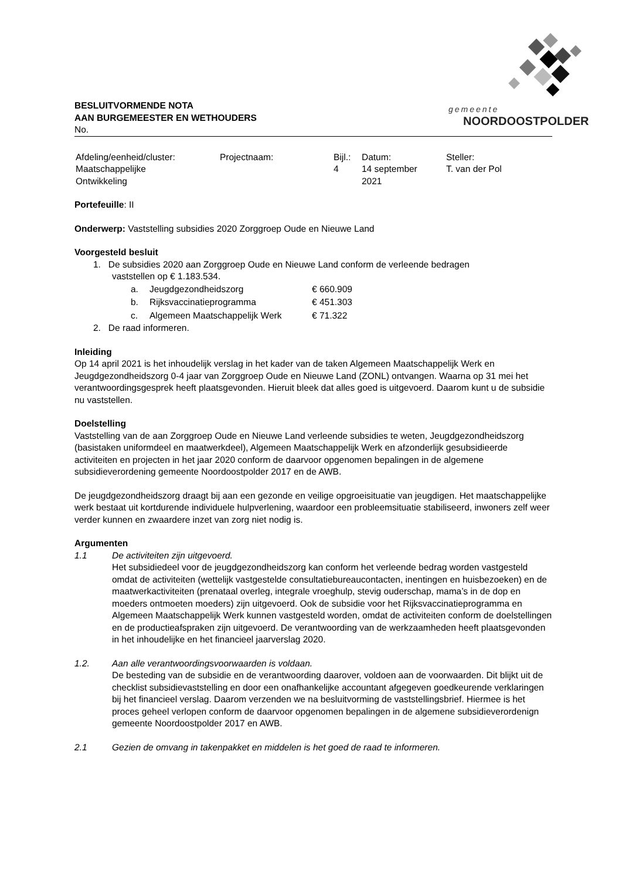gemeente
NOORDOOSTPOLDER
BESLUITVORMENDE NOTA
AAN BURGEMEESTER EN WETHOUDERS
No.
| Afdeling/eenheid/cluster: Maatschappelijke Ontwikkeling | Projectnaam: | Bijl.: 4 | Datum: 14 september 2021 | Steller: T. van der Pol |
Portefeuille: II
Onderwerp: Vaststelling subsidies 2020 Zorggroep Oude en Nieuwe Land
Voorgesteld besluit
1. De subsidies 2020 aan Zorggroep Oude en Nieuwe Land conform de verleende bedragen
vaststellen op € 1.183.534.
| a. | Jeugdgezondheidszorg | € 660.909 |
| b. | Rijksvaccinatieprogramma | € 451.303 |
| c. | Algemeen Maatschappelijk Werk | € 71.322 |
2. De raad informeren.
Inleiding
Op 14 april 2021 is het inhoudelijk verslag in het kader van de taken Algemeen Maatschappelijk Werk en Jeugdgezondheidszorg 0-4 jaar van Zorggroep Oude en Nieuwe Land (ZONL) ontvangen. Waarna op 31 mei het verantwoordingsgesprek heeft plaatsgevonden. Hieruit bleek dat alles goed is uitgevoerd. Daarom kunt u de subsidie nu vaststellen.
Doelstelling
Vaststelling van de aan Zorggroep Oude en Nieuwe Land verleende subsidies te weten, Jeugdgezondheidszorg (basistaken uniformdeel en maatwerkdeel), Algemeen Maatschappelijk Werk en afzonderlijk gesubsidieerde activiteiten en projecten in het jaar 2020 conform de daarvoor opgenomen bepalingen in de algemene subsidieverordening gemeente Noordoostpolder 2017 en de AWB.
De jeugdgezondheidszorg draagt bij aan een gezonde en veilige opgroeisituatie van jeugdigen. Het maatschappelijke werk bestaat uit kortdurende individuele hulpverlening, waardoor een probleemsituatie stabiliseerd, inwoners zelf weer verder kunnen en zwaardere inzet van zorg niet nodig is.
Argumenten
1.1 De activiteiten zijn uitgevoerd.
Het subsidiedeel voor de jeugdgezondheidszorg kan conform het verleende bedrag worden vastgesteld omdat de activiteiten (wettelijk vastgestelde consultatiebureaucontacten, inentingen en huisbezoeken) en de maatwerkactiviteiten (prenataal overleg, integrale vroeghulp, stevig ouderschap, mama’s in de dop en moeders ontmoeten moeders) zijn uitgevoerd. Ook de subsidie voor het Rijksvaccinatieprogramma en Algemeen Maatschappelijk Werk kunnen vastgesteld worden, omdat de activiteiten conform de doelstellingen en de productieafspraken zijn uitgevoerd. De verantwoording van de werkzaamheden heeft plaatsgevonden in het inhoudelijke en het financieel jaarverslag 2020.
1.2. Aan alle verantwoordingsvoorwaarden is voldaan.
De besteding van de subsidie en de verantwoording daarover, voldoen aan de voorwaarden. Dit blijkt uit de checklist subsidievaststelling en door een onafhankelijke accountant afgegeven goedkeurende verklaringen bij het financieel verslag. Daarom verzenden we na besluitvorming de vaststellingsbrief. Hiermee is het proces geheel verlopen conform de daarvoor opgenomen bepalingen in de algemene subsidieverordenign gemeente Noordoostpolder 2017 en AWB.
2.1 Gezien de omvang in takenpakket en middelen is het goed de raad te informeren.